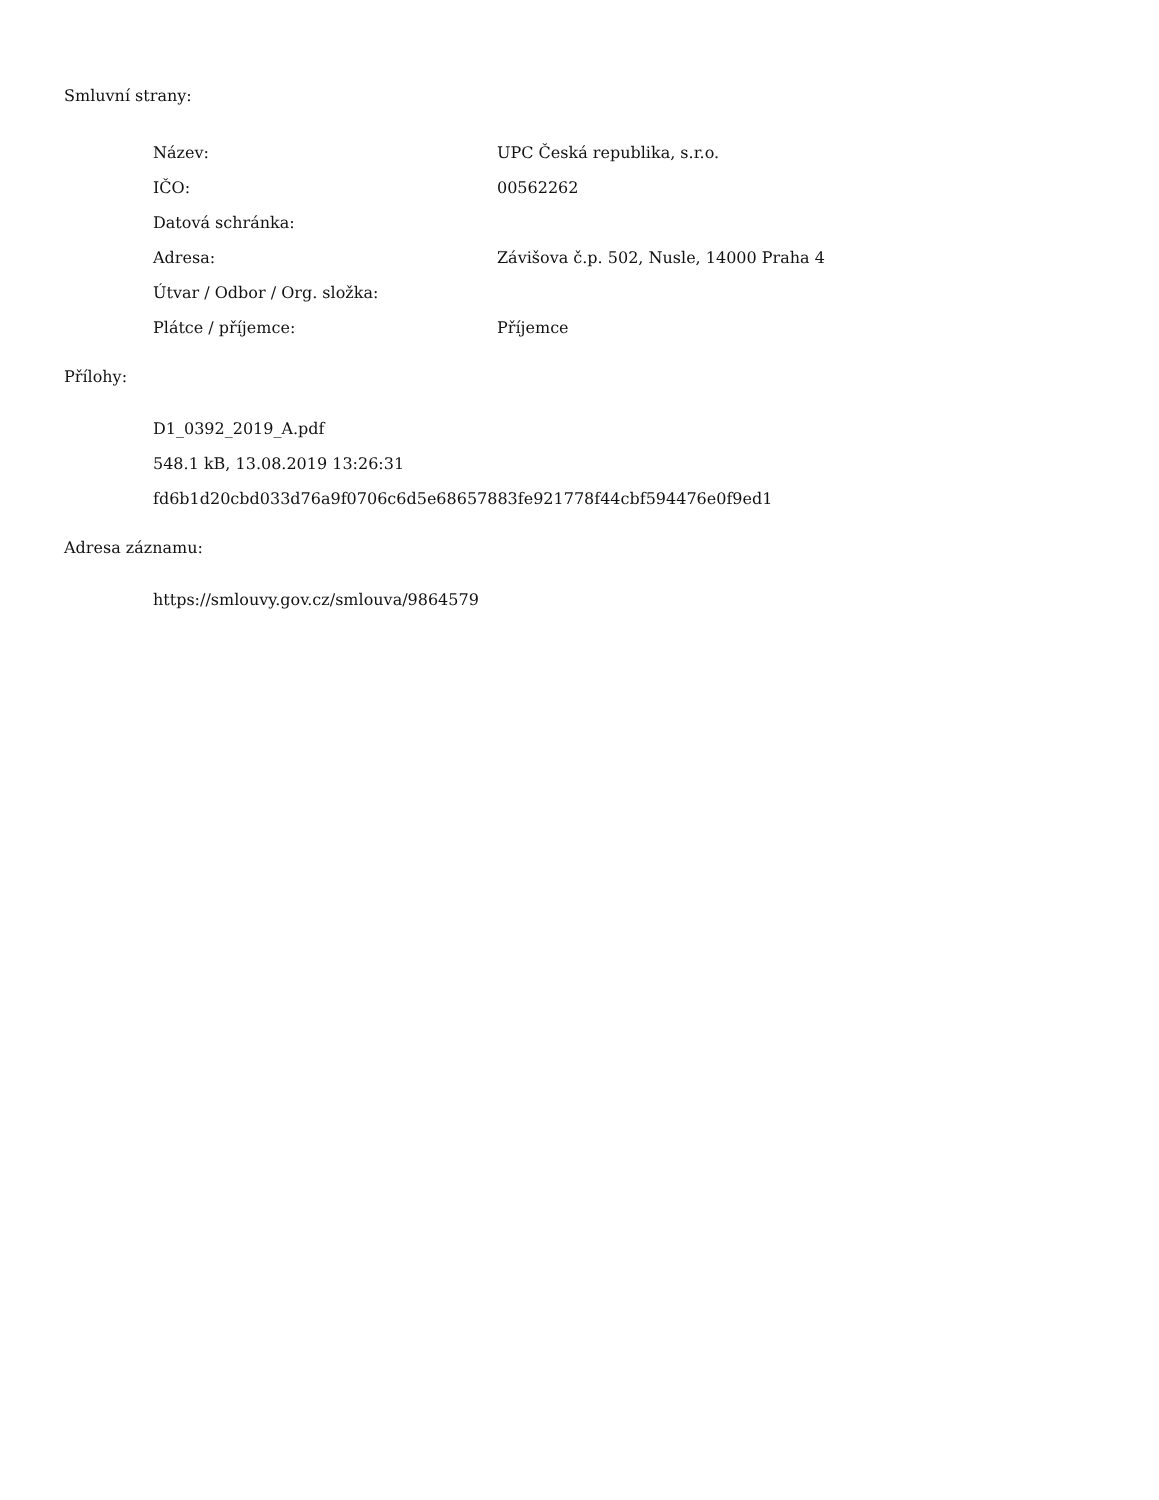Smluvní strany:
| Název: | UPC Česká republika, s.r.o. |
| IČO: | 00562262 |
| Datová schránka: | |
| Adresa: | Závišova č.p. 502, Nusle, 14000 Praha 4 |
| Útvar / Odbor / Org. složka: | |
| Plátce / příjemce: | Příjemce |
Přílohy:
D1_0392_2019_A.pdf
548.1 kB, 13.08.2019 13:26:31
fd6b1d20cbd033d76a9f0706c6d5e68657883fe921778f44cbf594476e0f9ed1
Adresa záznamu:
https://smlouvy.gov.cz/smlouva/9864579